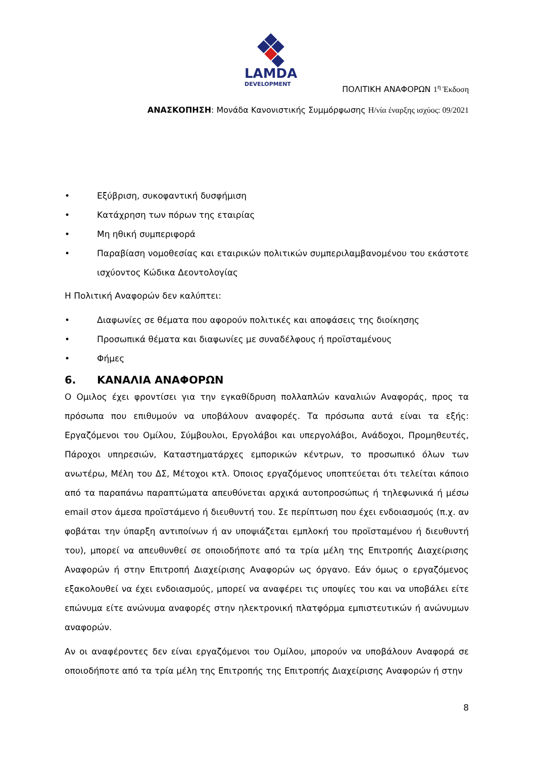LAMDA
DEVELOPMENT
ΠΟΛΙΤΙΚΗ ΑΝΑΦΟΡΩΝ 1<sup>η</sup> Έκδοση
ΑΝΑΣΚΟΠΗΣΗ: Μονάδα Κανονιστικής Συμμόρφωσης Η/νία έναρξης ισχύος: 09/2021
• Εξύβριση, συκοφαντική δυσφήμιση
• Κατάχρηση των πόρων της εταιρίας
• Μη ηθική συμπεριφορά
• Παραβίαση νομοθεσίας και εταιρικών πολιτικών συμπεριλαμβανομένου του εκάστοτε ισχύοντος Κώδικα Δεοντολογίας
Η Πολιτική Αναφορών δεν καλύπτει:
• Διαφωνίες σε θέματα που αφορούν πολιτικές και αποφάσεις της διοίκησης
• Προσωπικά θέματα και διαφωνίες με συναδέλφους ή προϊσταμένους
• Φήμες
6. ΚΑΝΑΛΙΑ ΑΝΑΦΟΡΩΝ
Ο Ομιλος έχει φροντίσει για την εγκαθίδρυση πολλαπλών καναλιών Αναφοράς, προς τα πρόσωπα που επιθυμούν να υποβάλουν αναφορές. Τα πρόσωπα αυτά είναι τα εξής: Εργαζόμενοι του Ομίλου, Σύμβουλοι, Εργολάβοι και υπεργολάβοι, Ανάδοχοι, Προμηθευτές, Πάροχοι υπηρεσιών, Καταστηματάρχες εμπορικών κέντρων, το προσωπικό όλων των ανωτέρω, Μέλη του ΔΣ, Μέτοχοι κτλ. Όποιος εργαζόμενος υποπτεύεται ότι τελείται κάποιο από τα παραπάνω παραπτώματα απευθύνεται αρχικά αυτοπροσώπως ή τηλεφωνικά ή μέσω email στον άμεσα προϊστάμενο ή διευθυντή του. Σε περίπτωση που έχει ενδοιασμούς (π.χ. αν φοβάται την ύπαρξη αντιποίνων ή αν υποψιάζεται εμπλοκή του προϊσταμένου ή διευθυντή του), μπορεί να απευθυνθεί σε οποιοδήποτε από τα τρία μέλη της Επιτροπής Διαχείρισης Αναφορών ή στην Επιτροπή Διαχείρισης Αναφορών ως όργανο. Εάν όμως ο εργαζόμενος εξακολουθεί να έχει ενδοιασμούς, μπορεί να αναφέρει τις υποψίες του και να υποβάλει είτε επώνυμα είτε ανώνυμα αναφορές στην ηλεκτρονική πλατφόρμα εμπιστευτικών ή ανώνυμων αναφορών.
Αν οι αναφέροντες δεν είναι εργαζόμενοι του Ομίλου, μπορούν να υποβάλουν Αναφορά σε οποιοδήποτε από τα τρία μέλη της Επιτροπής της Επιτροπής Διαχείρισης Αναφορών ή στην
8